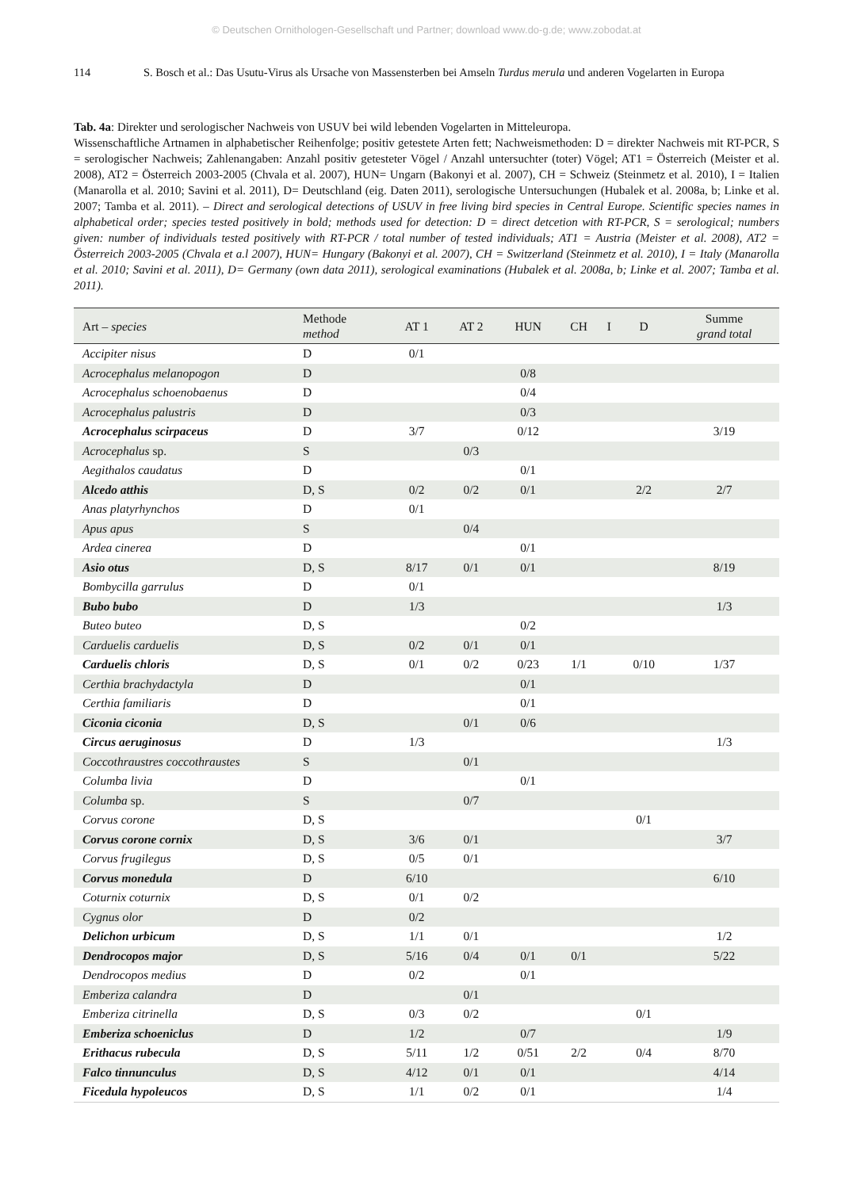© Deutschen Ornithologen-Gesellschaft und Partner; download www.do-g.de; www.zobodat.at
114 S. Bosch et al.: Das Usutu-Virus als Ursache von Massensterben bei Amseln Turdus merula und anderen Vogelarten in Europa
Tab. 4a: Direkter und serologischer Nachweis von USUV bei wild lebenden Vogelarten in Mitteleuropa.
Wissenschaftliche Artnamen in alphabetischer Reihenfolge; positiv getestete Arten fett; Nachweismethoden: D = direkter Nachweis mit RT-PCR, S = serologischer Nachweis; Zahlenangaben: Anzahl positiv getesteter Vögel / Anzahl untersuchter (toter) Vögel; AT1 = Österreich (Meister et al. 2008), AT2 = Österreich 2003-2005 (Chvala et al. 2007), HUN= Ungarn (Bakonyi et al. 2007), CH = Schweiz (Steinmetz et al. 2010), I = Italien (Manarolla et al. 2010; Savini et al. 2011), D= Deutschland (eig. Daten 2011), serologische Untersuchungen (Hubalek et al. 2008a, b; Linke et al. 2007; Tamba et al. 2011). – Direct and serological detections of USUV in free living bird species in Central Europe. Scientific species names in alphabetical order; species tested positively in bold; methods used for detection: D = direct detcetion with RT-PCR, S = serological; numbers given: number of individuals tested positively with RT-PCR / total number of tested individuals; AT1 = Austria (Meister et al. 2008), AT2 = Österreich 2003-2005 (Chvala et a.l 2007), HUN= Hungary (Bakonyi et al. 2007), CH = Switzerland (Steinmetz et al. 2010), I = Italy (Manarolla et al. 2010; Savini et al. 2011), D= Germany (own data 2011), serological examinations (Hubalek et al. 2008a, b; Linke et al. 2007; Tamba et al. 2011).
| Art – species | Methode method | AT 1 | AT 2 | HUN | CH | I | D | Summe grand total |
| --- | --- | --- | --- | --- | --- | --- | --- | --- |
| Accipiter nisus | D | 0/1 | | | | | | |
| Acrocephalus melanopogon | D | | | 0/8 | | | | |
| Acrocephalus schoenobaenus | D | | | 0/4 | | | | |
| Acrocephalus palustris | D | | | 0/3 | | | | |
| Acrocephalus scirpaceus | D | 3/7 | | 0/12 | | | | 3/19 |
| Acrocephalus sp. | S | | 0/3 | | | | | |
| Aegithalos caudatus | D | | | 0/1 | | | | |
| Alcedo atthis | D, S | 0/2 | 0/2 | 0/1 | | | 2/2 | 2/7 |
| Anas platyrhynchos | D | 0/1 | | | | | | |
| Apus apus | S | | 0/4 | | | | | |
| Ardea cinerea | D | | | 0/1 | | | | |
| Asio otus | D, S | 8/17 | 0/1 | 0/1 | | | | 8/19 |
| Bombycilla garrulus | D | 0/1 | | | | | | |
| Bubo bubo | D | 1/3 | | | | | | 1/3 |
| Buteo buteo | D, S | | | 0/2 | | | | |
| Carduelis carduelis | D, S | 0/2 | 0/1 | 0/1 | | | | |
| Carduelis chloris | D, S | 0/1 | 0/2 | 0/23 | 1/1 | | 0/10 | 1/37 |
| Certhia brachydactyla | D | | | 0/1 | | | | |
| Certhia familiaris | D | | | 0/1 | | | | |
| Ciconia ciconia | D, S | | 0/1 | 0/6 | | | | |
| Circus aeruginosus | D | 1/3 | | | | | | 1/3 |
| Coccothraustres coccothraustes | S | | 0/1 | | | | | |
| Columba livia | D | | | 0/1 | | | | |
| Columba sp. | S | | 0/7 | | | | | |
| Corvus corone | D, S | | | | | | 0/1 | |
| Corvus corone cornix | D, S | 3/6 | 0/1 | | | | | 3/7 |
| Corvus frugilegus | D, S | 0/5 | 0/1 | | | | | |
| Corvus monedula | D | 6/10 | | | | | | 6/10 |
| Coturnix coturnix | D, S | 0/1 | 0/2 | | | | | |
| Cygnus olor | D | 0/2 | | | | | | |
| Delichon urbicum | D, S | 1/1 | 0/1 | | | | | 1/2 |
| Dendrocopos major | D, S | 5/16 | 0/4 | 0/1 | 0/1 | | | 5/22 |
| Dendrocopos medius | D | 0/2 | | 0/1 | | | | |
| Emberiza calandra | D | | 0/1 | | | | | |
| Emberiza citrinella | D, S | 0/3 | 0/2 | | | | 0/1 | |
| Emberiza schoeniclus | D | 1/2 | | 0/7 | | | | 1/9 |
| Erithacus rubecula | D, S | 5/11 | 1/2 | 0/51 | 2/2 | | 0/4 | 8/70 |
| Falco tinnunculus | D, S | 4/12 | 0/1 | 0/1 | | | | 4/14 |
| Ficedula hypoleucos | D, S | 1/1 | 0/2 | 0/1 | | | | 1/4 |